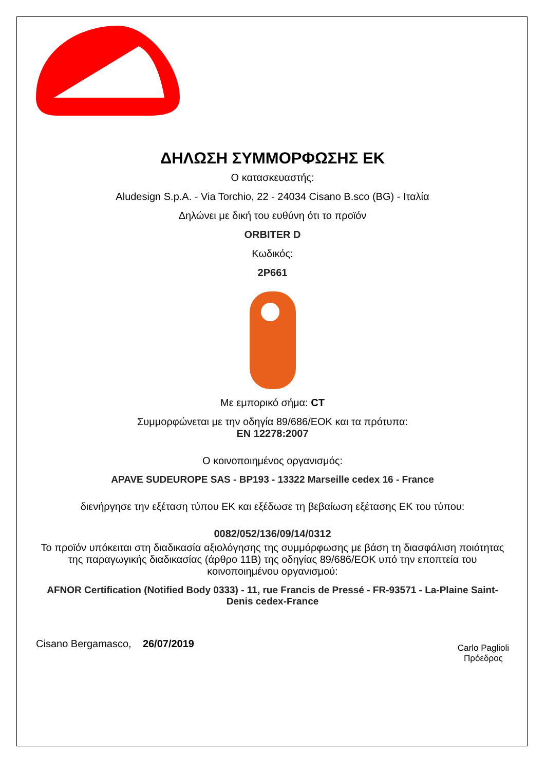ΔΗΛΩΣΗ ΣΥΜΜΟΡΦΩΣΗΣ ΕΚ
Ο κατασκευαστής:
Aludesign S.p.A. - Via Torchio, 22 - 24034 Cisano B.sco (BG) - Ιταλία
Δηλώνει με δική του ευθύνη ότι το προϊόν
ORBITER D
Κωδικός:
2P661
Με εμπορικό σήμα: CT
Συμμορφώνεται με την οδηγία 89/686/ΕΟΚ και τα πρότυπα:
EN 12278:2007
Ο κοινοποιημένος οργανισμός:
APAVE SUDEUROPE SAS - BP193 - 13322 Marseille cedex 16 - France
διενήργησε την εξέταση τύπου ΕΚ και εξέδωσε τη βεβαίωση εξέτασης ΕΚ του τύπου:
0082/052/136/09/14/0312
Το προϊόν υπόκειται στη διαδικασία αξιολόγησης της συμμόρφωσης με βάση τη διασφάλιση ποιότητας της παραγωγικής διαδικασίας (άρθρο 11Β) της οδηγίας 89/686/ΕΟΚ υπό την εποπτεία του κοινοποιημένου οργανισμού:
AFNOR Certification (Notified Body 0333) - 11, rue Francis de Pressé - FR-93571 - La-Plaine Saint-Denis cedex-France
Cisano Bergamasco, 26/07/2019
Carlo Paglioli
Πρόεδρος